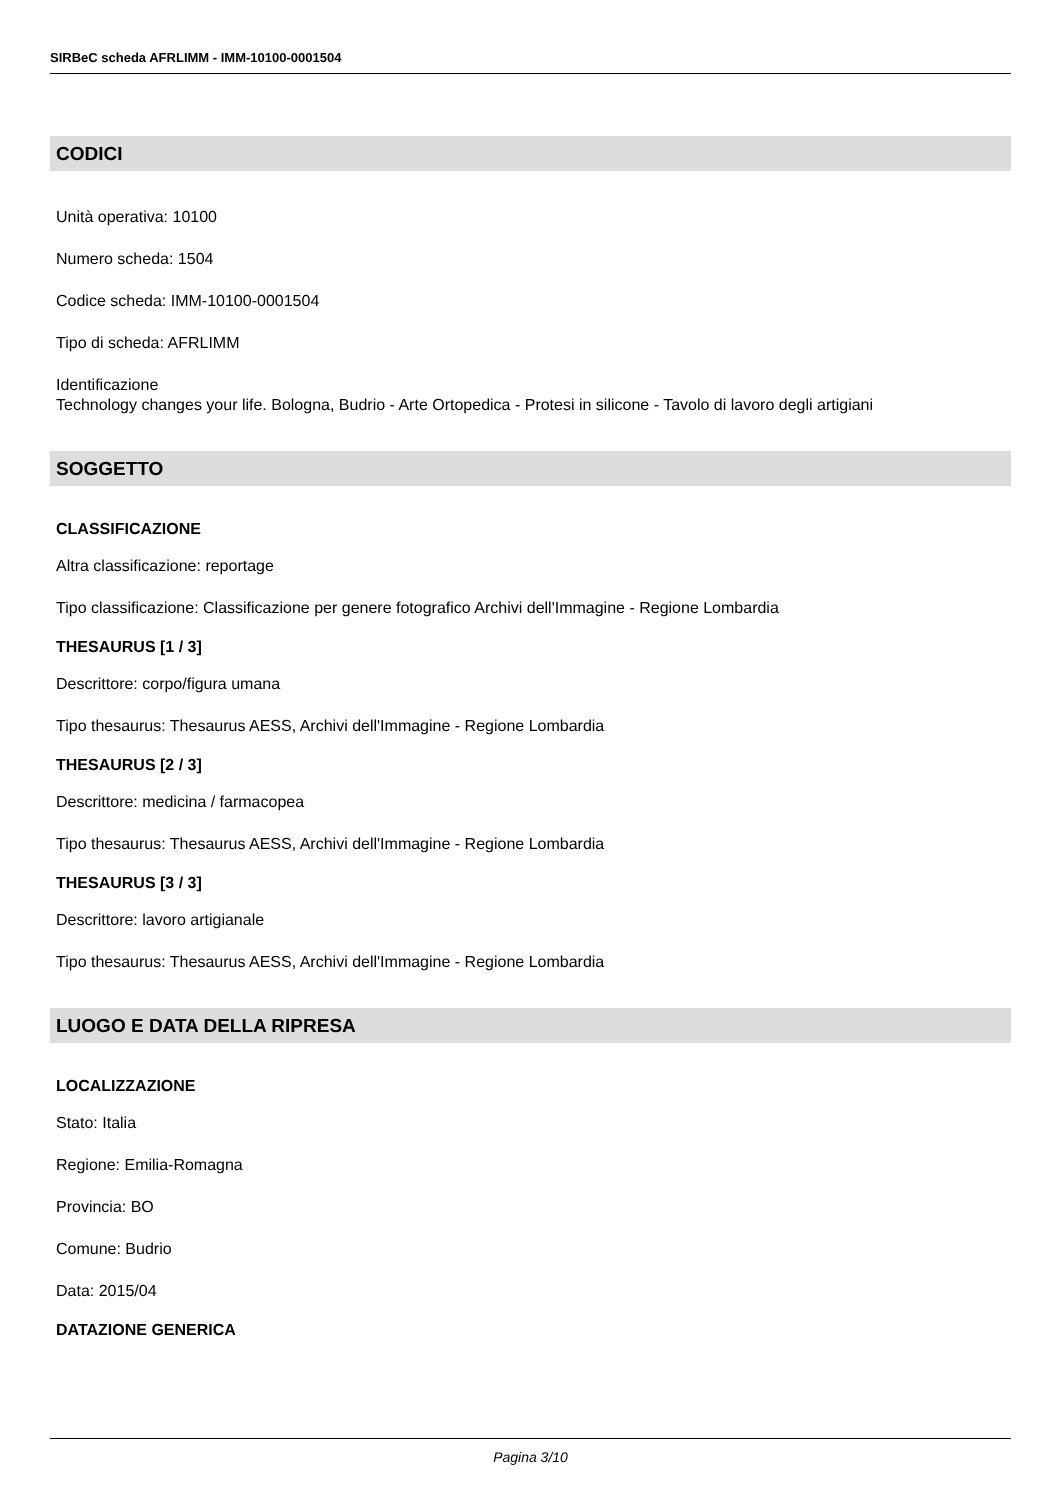SIRBeC scheda AFRLIMM - IMM-10100-0001504
CODICI
Unità operativa: 10100
Numero scheda: 1504
Codice scheda: IMM-10100-0001504
Tipo di scheda: AFRLIMM
Identificazione
Technology changes your life. Bologna, Budrio - Arte Ortopedica - Protesi in silicone - Tavolo di lavoro degli artigiani
SOGGETTO
CLASSIFICAZIONE
Altra classificazione: reportage
Tipo classificazione: Classificazione per genere fotografico Archivi dell'Immagine - Regione Lombardia
THESAURUS [1 / 3]
Descrittore: corpo/figura umana
Tipo thesaurus: Thesaurus AESS, Archivi dell'Immagine - Regione Lombardia
THESAURUS [2 / 3]
Descrittore: medicina / farmacopea
Tipo thesaurus: Thesaurus AESS, Archivi dell'Immagine - Regione Lombardia
THESAURUS [3 / 3]
Descrittore: lavoro artigianale
Tipo thesaurus: Thesaurus AESS, Archivi dell'Immagine - Regione Lombardia
LUOGO E DATA DELLA RIPRESA
LOCALIZZAZIONE
Stato: Italia
Regione: Emilia-Romagna
Provincia: BO
Comune: Budrio
Data: 2015/04
DATAZIONE GENERICA
Pagina 3/10